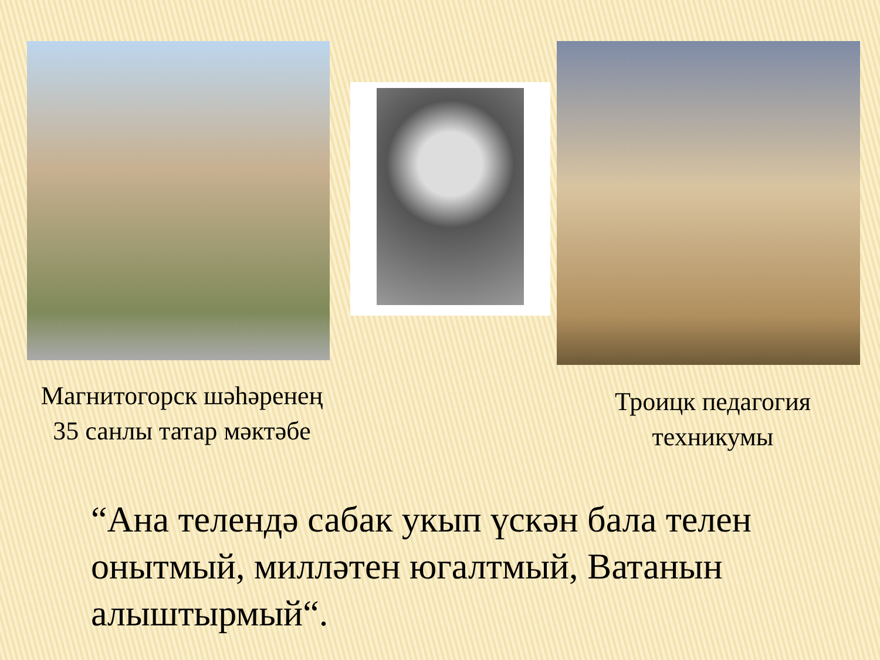Магнитогорск шәһәренең 35 санлы татар мәктәбе
Троицк педагогия техникумы
“Ана телендә сабак укып үскән бала телен онытмый, милләтен югалтмый, Ватанын алыштырмый“.